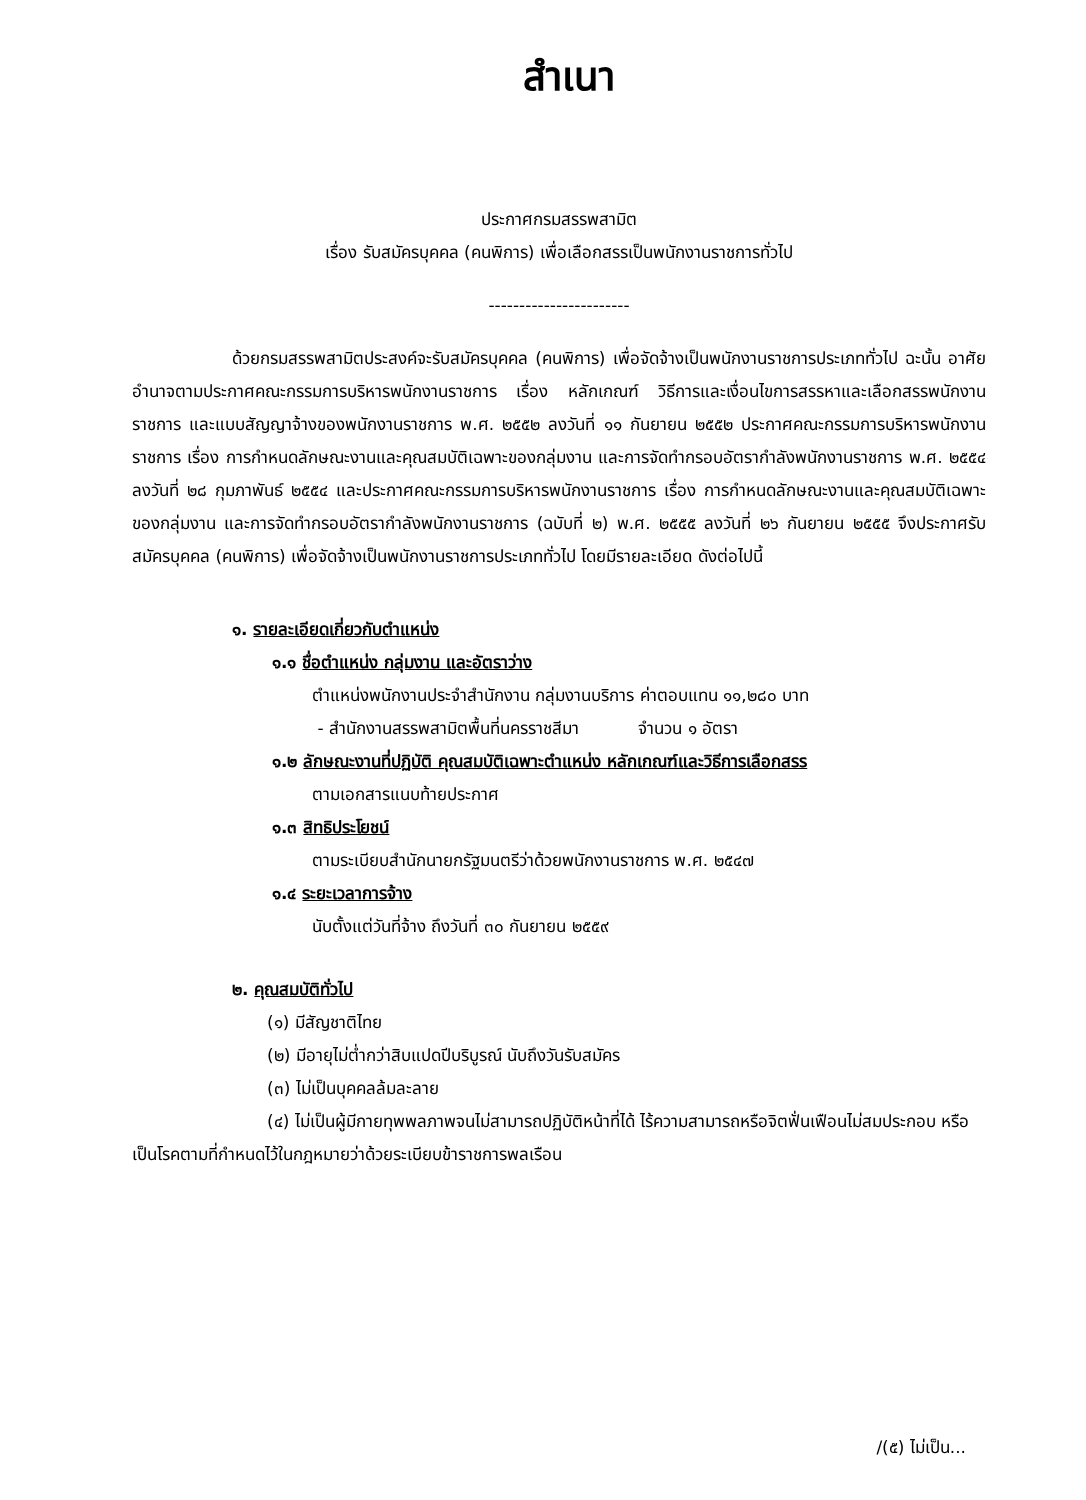สำเนา
ประกาศกรมสรรพสามิต
เรื่อง รับสมัครบุคคล (คนพิการ) เพื่อเลือกสรรเป็นพนักงานราชการทั่วไป
-----------------------
ด้วยกรมสรรพสามิตประสงค์จะรับสมัครบุคคล (คนพิการ) เพื่อจัดจ้างเป็นพนักงานราชการประเภททั่วไป ฉะนั้น อาศัยอำนาจตามประกาศคณะกรรมการบริหารพนักงานราชการ เรื่อง หลักเกณฑ์ วิธีการและเงื่อนไขการสรรหาและเลือกสรรพนักงานราชการ และแบบสัญญาจ้างของพนักงานราชการ พ.ศ. ๒๕๕๒ ลงวันที่ ๑๑ กันยายน ๒๕๕๒ ประกาศคณะกรรมการบริหารพนักงานราชการ เรื่อง การกำหนดลักษณะงานและคุณสมบัติเฉพาะของกลุ่มงาน และการจัดทำกรอบอัตรากำลังพนักงานราชการ พ.ศ. ๒๕๕๔ ลงวันที่ ๒๘ กุมภาพันธ์ ๒๕๕๔ และประกาศคณะกรรมการบริหารพนักงานราชการ เรื่อง การกำหนดลักษณะงานและคุณสมบัติเฉพาะของกลุ่มงาน และการจัดทำกรอบอัตรากำลังพนักงานราชการ (ฉบับที่ ๒) พ.ศ. ๒๕๕๕ ลงวันที่ ๒๖ กันยายน ๒๕๕๕ จึงประกาศรับสมัครบุคคล (คนพิการ) เพื่อจัดจ้างเป็นพนักงานราชการประเภททั่วไป โดยมีรายละเอียด ดังต่อไปนี้
๑. รายละเอียดเกี่ยวกับตำแหน่ง
๑.๑ ชื่อตำแหน่ง กลุ่มงาน และอัตราว่าง
ตำแหน่งพนักงานประจำสำนักงาน กลุ่มงานบริการ ค่าตอบแทน ๑๑,๒๘๐ บาท
- สำนักงานสรรพสามิตพื้นที่นครราชสีมา จำนวน ๑ อัตรา
๑.๒ ลักษณะงานที่ปฏิบัติ คุณสมบัติเฉพาะตำแหน่ง หลักเกณฑ์และวิธีการเลือกสรร
ตามเอกสารแนบท้ายประกาศ
๑.๓ สิทธิประโยชน์
ตามระเบียบสำนักนายกรัฐมนตรีว่าด้วยพนักงานราชการ พ.ศ. ๒๕๔๗
๑.๔ ระยะเวลาการจ้าง
นับตั้งแต่วันที่จ้าง ถึงวันที่ ๓๐ กันยายน ๒๕๕๙
๒. คุณสมบัติทั่วไป
(๑) มีสัญชาติไทย
(๒) มีอายุไม่ต่ำกว่าสิบแปดปีบริบูรณ์ นับถึงวันรับสมัคร
(๓) ไม่เป็นบุคคลล้มละลาย
(๔) ไม่เป็นผู้มีกายทุพพลภาพจนไม่สามารถปฏิบัติหน้าที่ได้ ไร้ความสามารถหรือจิตฟั่นเฟือนไม่สมประกอบ หรือเป็นโรคตามที่กำหนดไว้ในกฎหมายว่าด้วยระเบียบข้าราชการพลเรือน
/(๕) ไม่เป็น...